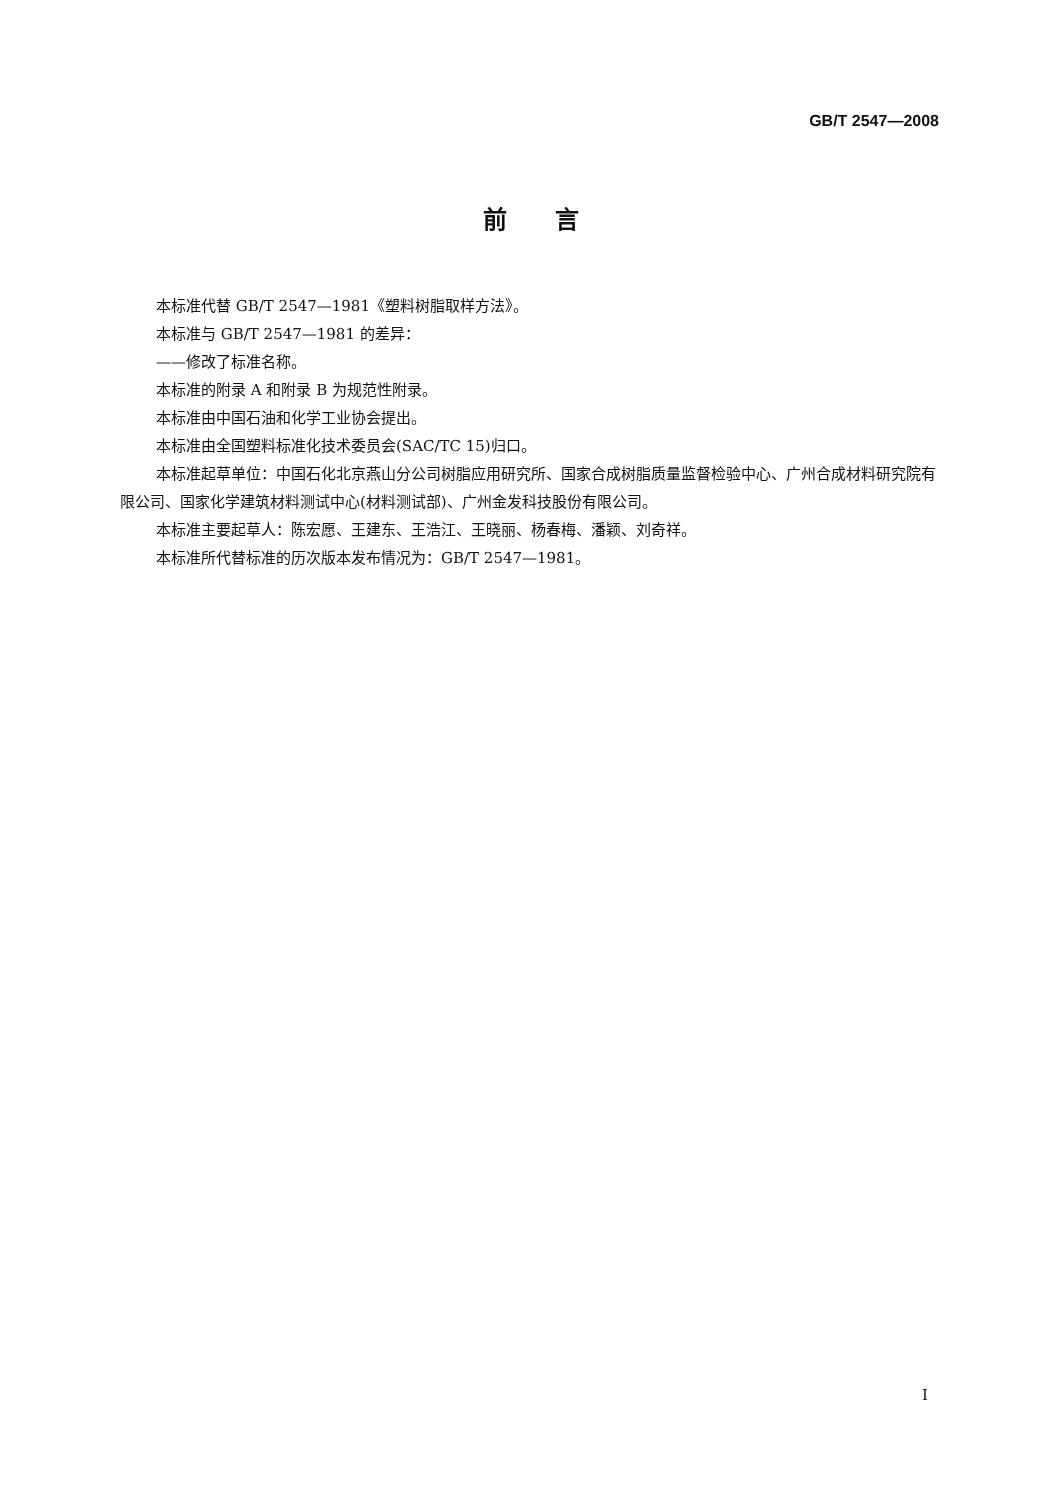GB/T 2547—2008
前　　言
本标准代替 GB/T 2547—1981《塑料树脂取样方法》。
本标准与 GB/T 2547—1981 的差异：
——修改了标准名称。
本标准的附录 A 和附录 B 为规范性附录。
本标准由中国石油和化学工业协会提出。
本标准由全国塑料标准化技术委员会(SAC/TC 15)归口。
本标准起草单位：中国石化北京燕山分公司树脂应用研究所、国家合成树脂质量监督检验中心、广州合成材料研究院有限公司、国家化学建筑材料测试中心(材料测试部)、广州金发科技股份有限公司。
本标准主要起草人：陈宏愿、王建东、王浩江、王晓丽、杨春梅、潘颖、刘奇祥。
本标准所代替标准的历次版本发布情况为：GB/T 2547—1981。
I